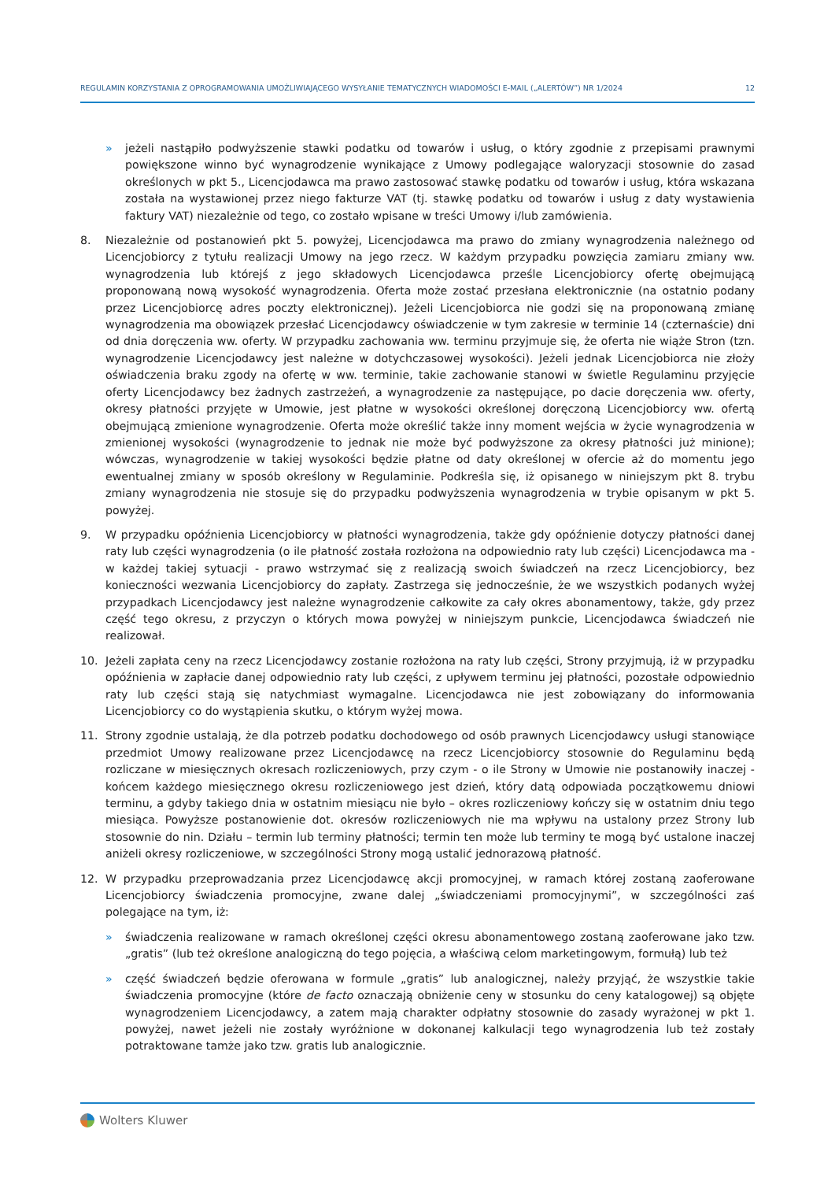REGULAMIN KORZYSTANIA Z OPROGRAMOWANIA UMOŻLIWIAJĄCEGO WYSYŁANIE TEMATYCZNYCH WIADOMOŚCI E-MAIL („ALERTÓW”) NR 1/2024 12
» jeżeli nastąpiło podwyższenie stawki podatku od towarów i usług, o który zgodnie z przepisami prawnymi powiększone winno być wynagrodzenie wynikające z Umowy podlegające waloryzacji stosownie do zasad określonych w pkt 5., Licencjodawca ma prawo zastosować stawkę podatku od towarów i usług, która wskazana została na wystawionej przez niego fakturze VAT (tj. stawkę podatku od towarów i usług z daty wystawienia faktury VAT) niezależnie od tego, co zostało wpisane w treści Umowy i/lub zamówienia.
8. Niezależnie od postanowień pkt 5. powyżej, Licencjodawca ma prawo do zmiany wynagrodzenia należnego od Licencjobiorcy z tytułu realizacji Umowy na jego rzecz. W każdym przypadku powzięcia zamiaru zmiany ww. wynagrodzenia lub którejś z jego składowych Licencjodawca prześle Licencjobiorcy ofertę obejmującą proponowaną nową wysokość wynagrodzenia. Oferta może zostać przesłana elektronicznie (na ostatnio podany przez Licencjobiorcę adres poczty elektronicznej). Jeżeli Licencjobiorca nie godzi się na proponowaną zmianę wynagrodzenia ma obowiązek przesłać Licencjodawcy oświadczenie w tym zakresie w terminie 14 (czternaście) dni od dnia doręczenia ww. oferty. W przypadku zachowania ww. terminu przyjmuje się, że oferta nie wiąże Stron (tzn. wynagrodzenie Licencjodawcy jest należne w dotychczasowej wysokości). Jeżeli jednak Licencjobiorca nie złoży oświadczenia braku zgody na ofertę w ww. terminie, takie zachowanie stanowi w świetle Regulaminu przyjęcie oferty Licencjodawcy bez żadnych zastrzeżeń, a wynagrodzenie za następujące, po dacie doręczenia ww. oferty, okresy płatności przyjęte w Umowie, jest płatne w wysokości określonej doręczoną Licencjobiorcy ww. ofertą obejmującą zmienione wynagrodzenie. Oferta może określić także inny moment wejścia w życie wynagrodzenia w zmienionej wysokości (wynagrodzenie to jednak nie może być podwyższone za okresy płatności już minione); wówczas, wynagrodzenie w takiej wysokości będzie płatne od daty określonej w ofercie aż do momentu jego ewentualnej zmiany w sposób określony w Regulaminie. Podkreśla się, iż opisanego w niniejszym pkt 8. trybu zmiany wynagrodzenia nie stosuje się do przypadku podwyższenia wynagrodzenia w trybie opisanym w pkt 5. powyżej.
9. W przypadku opóźnienia Licencjobiorcy w płatności wynagrodzenia, także gdy opóźnienie dotyczy płatności danej raty lub części wynagrodzenia (o ile płatność została rozłożona na odpowiednio raty lub części) Licencjodawca ma - w każdej takiej sytuacji - prawo wstrzymać się z realizacją swoich świadczeń na rzecz Licencjobiorcy, bez konieczności wezwania Licencjobiorcy do zapłaty. Zastrzega się jednocześnie, że we wszystkich podanych wyżej przypadkach Licencjodawcy jest należne wynagrodzenie całkowite za cały okres abonamentowy, także, gdy przez część tego okresu, z przyczyn o których mowa powyżej w niniejszym punkcie, Licencjodawca świadczeń nie realizował.
10. Jeżeli zapłata ceny na rzecz Licencjodawcy zostanie rozłożona na raty lub części, Strony przyjmują, iż w przypadku opóźnienia w zapłacie danej odpowiednio raty lub części, z upływem terminu jej płatności, pozostałe odpowiednio raty lub części stają się natychmiast wymagalne. Licencjodawca nie jest zobowiązany do informowania Licencjobiorcy co do wystąpienia skutku, o którym wyżej mowa.
11. Strony zgodnie ustalają, że dla potrzeb podatku dochodowego od osób prawnych Licencjodawcy usługi stanowiące przedmiot Umowy realizowane przez Licencjodawcę na rzecz Licencjobiorcy stosownie do Regulaminu będą rozliczane w miesięcznych okresach rozliczeniowych, przy czym - o ile Strony w Umowie nie postanowiły inaczej - końcem każdego miesięcznego okresu rozliczeniowego jest dzień, który datą odpowiada początkowemu dniowi terminu, a gdyby takiego dnia w ostatnim miesiącu nie było – okres rozliczeniowy kończy się w ostatnim dniu tego miesiąca. Powyższe postanowienie dot. okresów rozliczeniowych nie ma wpływu na ustalony przez Strony lub stosownie do nin. Działu – termin lub terminy płatności; termin ten może lub terminy te mogą być ustalone inaczej aniżeli okresy rozliczeniowe, w szczególności Strony mogą ustalić jednorazową płatność.
12. W przypadku przeprowadzania przez Licencjodawcę akcji promocyjnej, w ramach której zostaną zaoferowane Licencjobiorcy świadczenia promocyjne, zwane dalej „świadczeniami promocyjnymi”, w szczególności zaś polegające na tym, iż:
» świadczenia realizowane w ramach określonej części okresu abonamentowego zostaną zaoferowane jako tzw. „gratis” (lub też określone analogiczną do tego pojęcia, a właściwą celom marketingowym, formułą) lub też
» część świadczeń będzie oferowana w formule „gratis” lub analogicznej, należy przyjąć, że wszystkie takie świadczenia promocyjne (które de facto oznaczają obniżenie ceny w stosunku do ceny katalogowej) są objęte wynagrodzeniem Licencjodawcy, a zatem mają charakter odpłatny stosownie do zasady wyrażonej w pkt 1. powyżej, nawet jeżeli nie zostały wyróżnione w dokonanej kalkulacji tego wynagrodzenia lub też zostały potraktowane tamże jako tzw. gratis lub analogicznie.
Wolters Kluwer